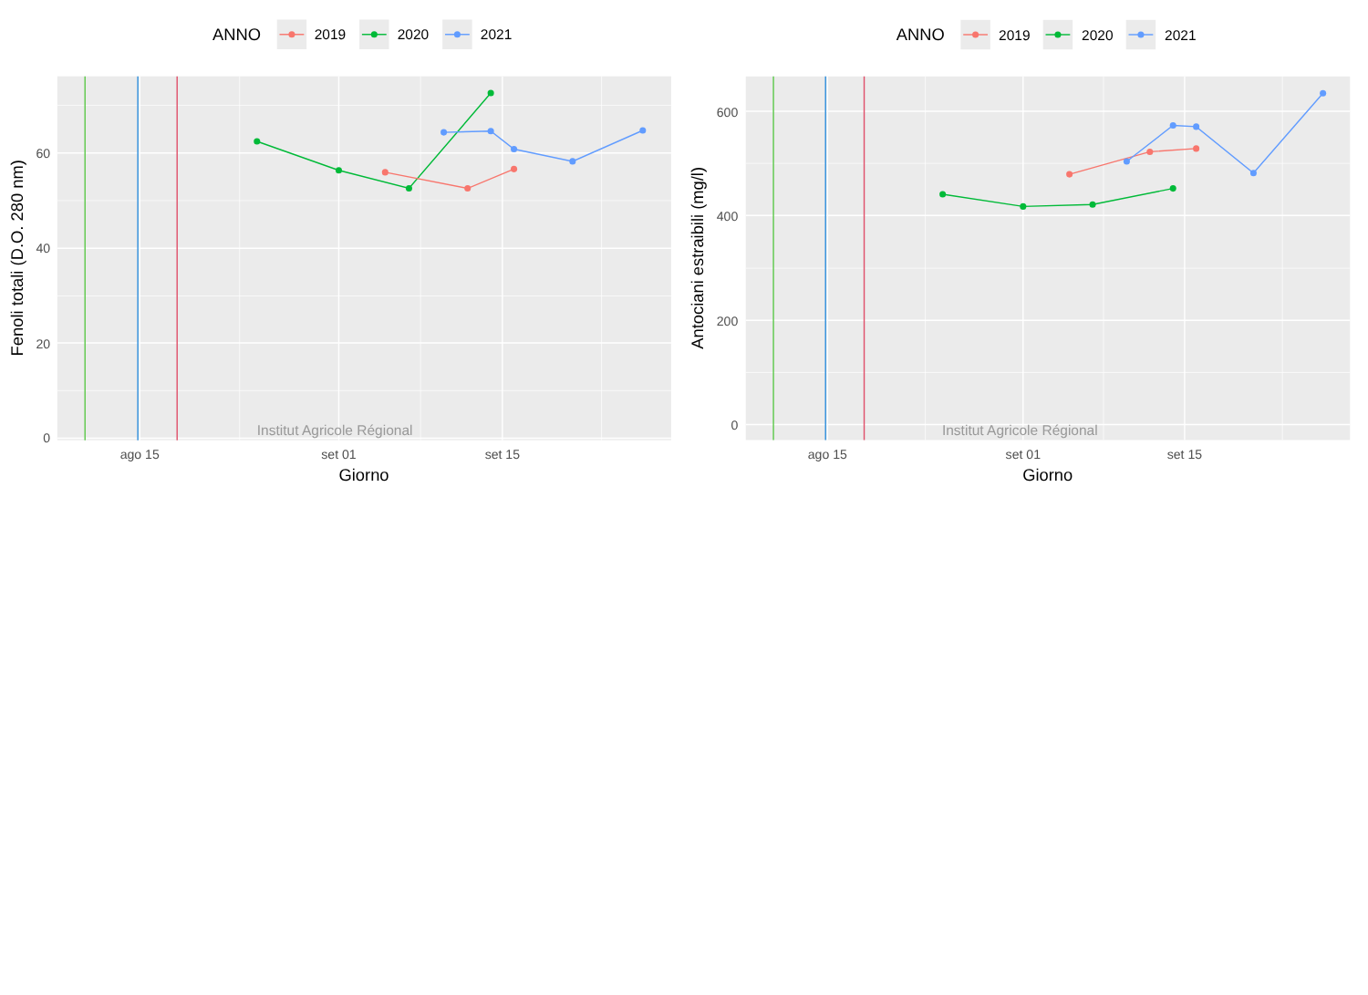ANNO
2019
2020
2021
Institut Agricole Régional
0
20
40
60
ago 15
set 01
set 15
Giorno
Fenoli totali (D.O. 280 nm)
ANNO
2019
2020
2021
Institut Agricole Régional
0
200
400
600
ago 15
set 01
set 15
Giorno
Antociani estraibili (mg/l)